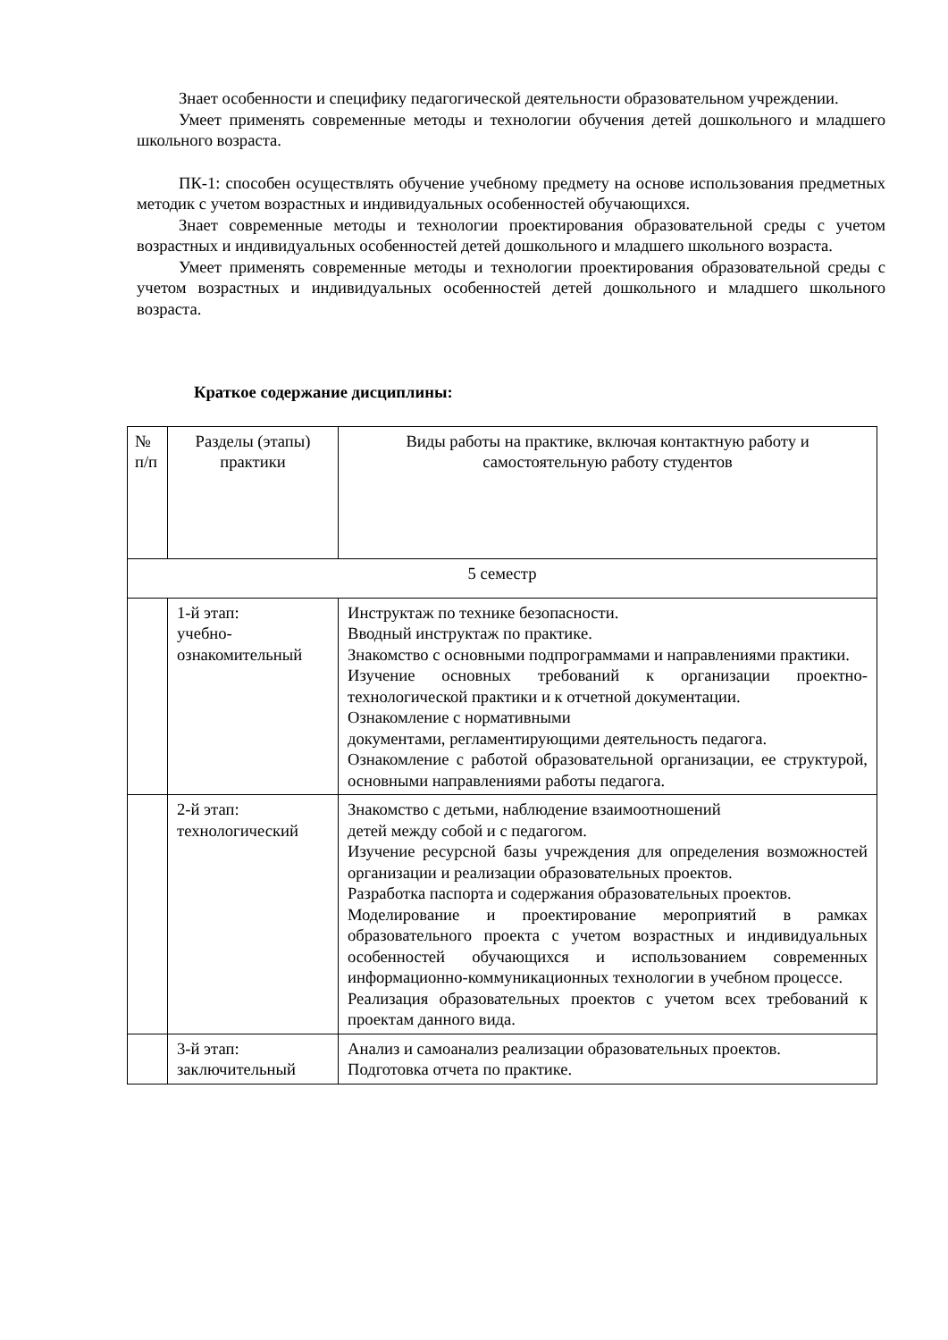Знает особенности и специфику педагогической деятельности образовательном учреждении.
Умеет применять современные методы и технологии обучения детей дошкольного и младшего школьного возраста.
ПК-1: способен осуществлять обучение учебному предмету на основе использования предметных методик с учетом возрастных и индивидуальных особенностей обучающихся.
Знает современные методы и технологии проектирования образовательной среды с учетом возрастных и индивидуальных особенностей детей дошкольного и младшего школьного возраста.
Умеет применять современные методы и технологии проектирования образовательной среды с учетом возрастных и индивидуальных особенностей детей дошкольного и младшего школьного возраста.
Краткое содержание дисциплины:
| № п/п | Разделы (этапы) практики | Виды работы на практике, включая контактную работу и самостоятельную работу студентов |
| 5 семестр | | |
| | 1-й этап: учебно- ознакомительный | Инструктаж по технике безопасности. Вводный инструктаж по практике. Знакомство с основными подпрограммами и направлениями практики. Изучение основных требований к организации проектно-технологической практики и к отчетной документации. Ознакомление с нормативными документами, регламентирующими деятельность педагога. Ознакомление с работой образовательной организации, ее структурой, основными направлениями работы педагога. |
| | 2-й этап: технологический | Знакомство с детьми, наблюдение взаимоотношений детей между собой и с педагогом. Изучение ресурсной базы учреждения для определения возможностей организации и реализации образовательных проектов. Разработка паспорта и содержания образовательных проектов. Моделирование и проектирование мероприятий в рамках образовательного проекта с учетом возрастных и индивидуальных особенностей обучающихся и использованием современных информационно-коммуникационных технологии в учебном процессе. Реализация образовательных проектов с учетом всех требований к проектам данного вида. |
| | 3-й этап: заключительный | Анализ и самоанализ реализации образовательных проектов. Подготовка отчета по практике. |